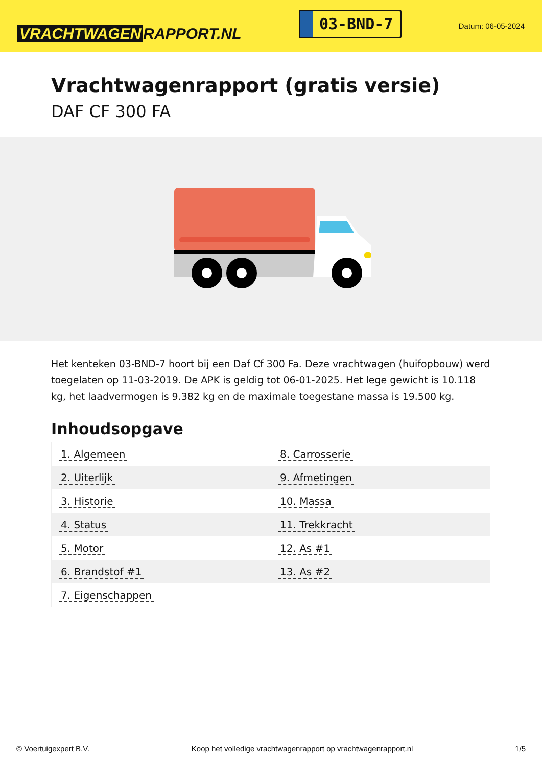VRACHTWAGEN RAPPORT.NL
03-BND-7
Datum: 06-05-2024
Vrachtwagenrapport (gratis versie)
DAF CF 300 FA
Het kenteken 03-BND-7 hoort bij een Daf Cf 300 Fa. Deze vrachtwagen (huifopbouw) werd toegelaten op 11-03-2019. De APK is geldig tot 06-01-2025. Het lege gewicht is 10.118 kg, het laadvermogen is 9.382 kg en de maximale toegestane massa is 19.500 kg.
Inhoudsopgave
| 1. Algemeen | 8. Carrosserie |
| 2. Uiterlijk | 9. Afmetingen |
| 3. Historie | 10. Massa |
| 4. Status | 11. Trekkracht |
| 5. Motor | 12. As #1 |
| 6. Brandstof #1 | 13. As #2 |
| 7. Eigenschappen | |
© Voertuigexpert B.V. Koop het volledige vrachtwagenrapport op vrachtwagenrapport.nl 1/5